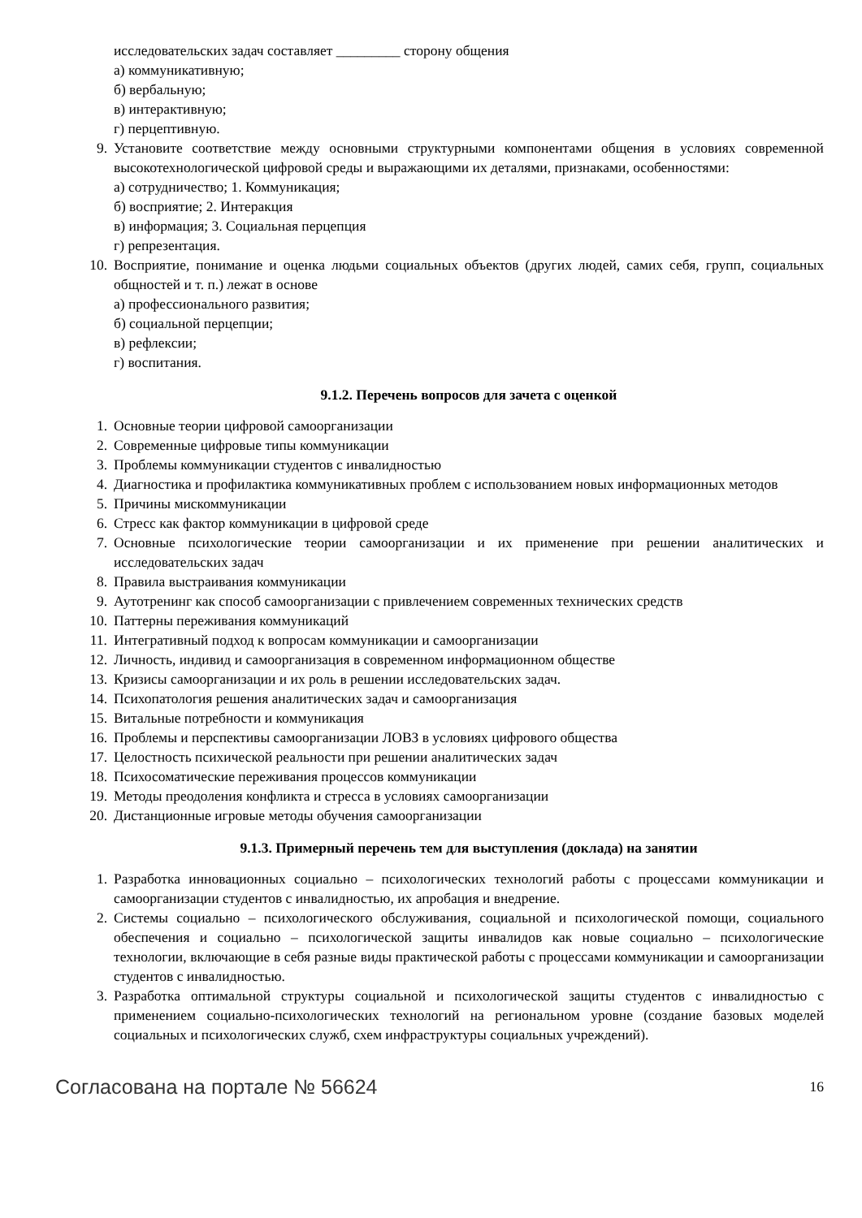исследовательских задач составляет _________ сторону общения
а) коммуникативную;
б) вербальную;
в) интерактивную;
г) перцептивную.
9. Установите соответствие между основными структурными компонентами общения в условиях современной высокотехнологической цифровой среды и выражающими их деталями, признаками, особенностями:
а) сотрудничество; 1. Коммуникация;
б) восприятие; 2. Интеракция
в) информация; 3. Социальная перцепция
г) репрезентация.
10. Восприятие, понимание и оценка людьми социальных объектов (других людей, самих себя, групп, социальных общностей и т. п.) лежат в основе
а) профессионального развития;
б) социальной перцепции;
в) рефлексии;
г) воспитания.
9.1.2. Перечень вопросов для зачета с оценкой
1. Основные теории цифровой самоорганизации
2. Современные цифровые типы коммуникации
3. Проблемы коммуникации студентов с инвалидностью
4. Диагностика и профилактика коммуникативных проблем с использованием новых информационных методов
5. Причины мискоммуникации
6. Стресс как фактор коммуникации в цифровой среде
7. Основные психологические теории самоорганизации и их применение при решении аналитических и исследовательских задач
8. Правила выстраивания коммуникации
9. Аутотренинг как способ самоорганизации с привлечением современных технических средств
10. Паттерны переживания коммуникаций
11. Интегративный подход к вопросам коммуникации и самоорганизации
12. Личность, индивид и самоорганизация в современном информационном обществе
13. Кризисы самоорганизации и их роль в решении исследовательских задач.
14. Психопатология решения аналитических задач и самоорганизация
15. Витальные потребности и коммуникация
16. Проблемы и перспективы самоорганизации ЛОВЗ в условиях цифрового общества
17. Целостность психической реальности при решении аналитических задач
18. Психосоматические переживания процессов коммуникации
19. Методы преодоления конфликта и стресса в условиях самоорганизации
20. Дистанционные игровые методы обучения самоорганизации
9.1.3. Примерный перечень тем для выступления (доклада) на занятии
1. Разработка инновационных социально – психологических технологий работы с процессами коммуникации и самоорганизации студентов с инвалидностью, их апробация и внедрение.
2. Системы социально – психологического обслуживания, социальной и психологической помощи, социального обеспечения и социально – психологической защиты инвалидов как новые социально – психологические технологии, включающие в себя разные виды практической работы с процессами коммуникации и самоорганизации студентов с инвалидностью.
3. Разработка оптимальной структуры социальной и психологической защиты студентов с инвалидностью с применением социально-психологических технологий на региональном уровне (создание базовых моделей социальных и психологических служб, схем инфраструктуры социальных учреждений).
Согласована на портале № 56624 16